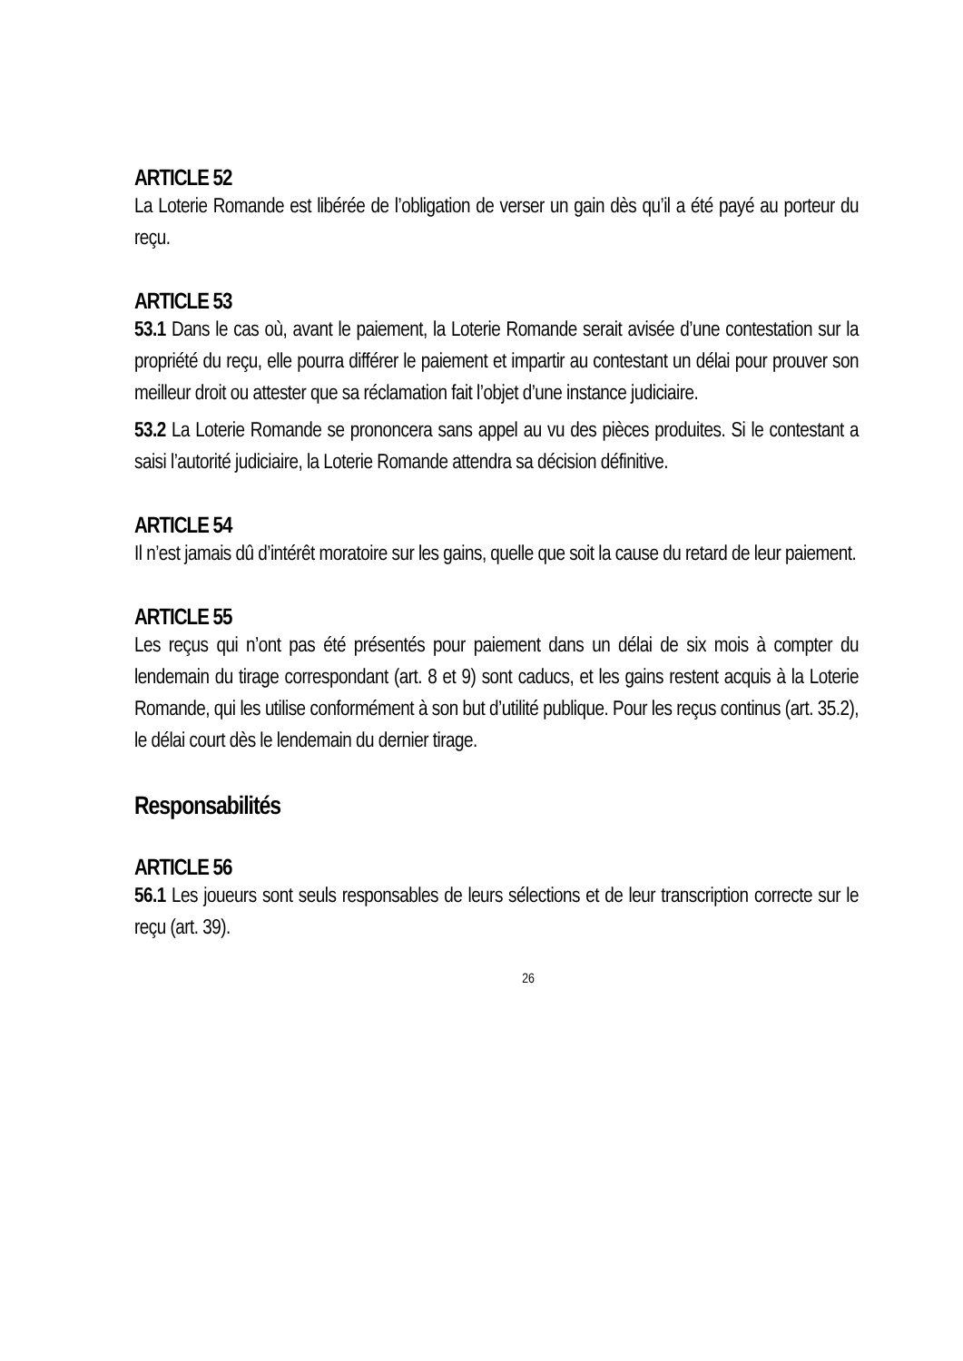ARTICLE 52
La Loterie Romande est libérée de l’obligation de verser un gain dès qu’il a été payé au porteur du reçu.
ARTICLE 53
53.1 Dans le cas où, avant le paiement, la Loterie Romande serait avisée d’une contestation sur la propriété du reçu, elle pourra différer le paiement et impartir au contestant un délai pour prouver son meilleur droit ou attester que sa réclamation fait l’objet d’une instance judiciaire.
53.2 La Loterie Romande se prononcera sans appel au vu des pièces produites. Si le contestant a saisi l’autorité judiciaire, la Loterie Romande attendra sa décision définitive.
ARTICLE 54
Il n’est jamais dû d’intérêt moratoire sur les gains, quelle que soit la cause du retard de leur paiement.
ARTICLE 55
Les reçus qui n’ont pas été présentés pour paiement dans un délai de six mois à compter du lendemain du tirage correspondant (art. 8 et 9) sont caducs, et les gains restent acquis à la Loterie Romande, qui les utilise conformément à son but d’utilité publique. Pour les reçus continus (art. 35.2), le délai court dès le lendemain du dernier tirage.
Responsabilités
ARTICLE 56
56.1 Les joueurs sont seuls responsables de leurs sélections et de leur transcription correcte sur le reçu (art. 39).
26